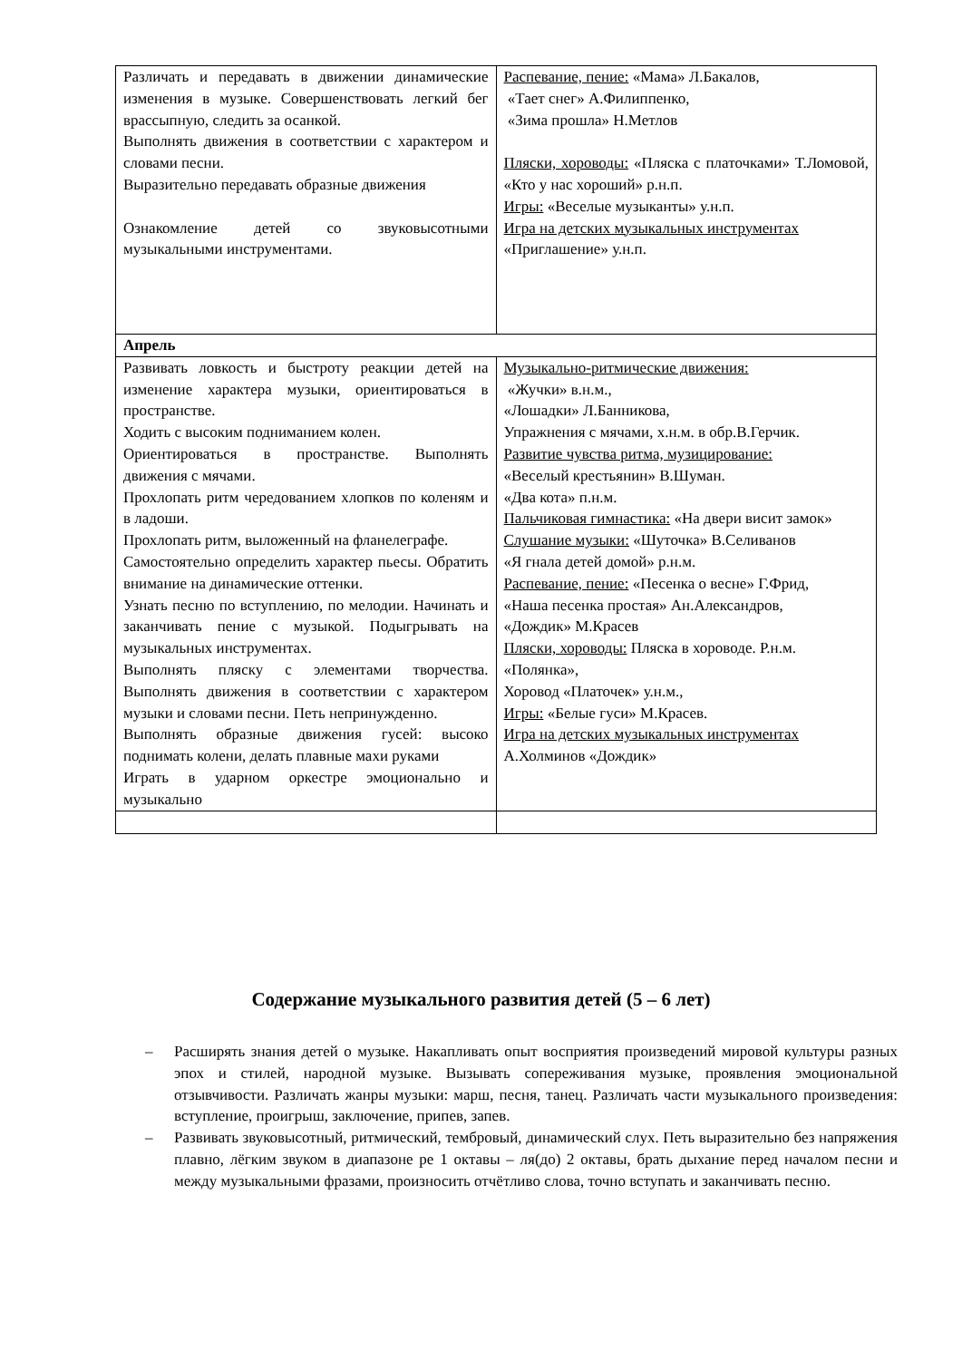| Различать и передавать в движении динамические изменения в музыке. Совершенствовать легкий бег врассыпную, следить за осанкой. Выполнять движения в соответствии с характером и словами песни. Выразительно передавать образные движения Ознакомление детей со звуковысотными музыкальными инструментами. | Распевание, пение: «Мама» Л.Бакалов, «Тает снег» А.Филиппенко, «Зима прошла» Н.Метлов Пляски, хороводы: «Пляска с платочками» Т.Ломовой, «Кто у нас хороший» р.н.п. Игры: «Веселые музыканты» у.н.п. Игра на детских музыкальных инструментах «Приглашение» у.н.п. |
| Апрель | |
| Развивать ловкость и быстроту реакции детей на изменение характера музыки, ориентироваться в пространстве. Ходить с высоким подниманием колен. Ориентироваться в пространстве. Выполнять движения с мячами. Прохлопать ритм чередованием хлопков по коленям и в ладоши. Прохлопать ритм, выложенный на фланелеграфе. Самостоятельно определить характер пьесы. Обратить внимание на динамические оттенки. Узнать песню по вступлению, по мелодии. Начинать и заканчивать пение с музыкой. Подыгрывать на музыкальных инструментах. Выполнять пляску с элементами творчества. Выполнять движения в соответствии с характером музыки и словами песни. Петь непринужденно. Выполнять образные движения гусей: высоко поднимать колени, делать плавные махи руками Играть в ударном оркестре эмоционально и музыкально | Музыкально-ритмические движения: «Жучки» в.н.м., «Лошадки» Л.Банникова, Упражнения с мячами, х.н.м. в обр.В.Герчик. Развитие чувства ритма, музицирование: «Веселый крестьянин» В.Шуман. «Два кота» п.н.м. Пальчиковая гимнастика: «На двери висит замок» Слушание музыки: «Шуточка» В.Селиванов «Я гнала детей домой» р.н.м. Распевание, пение: «Песенка о весне» Г.Фрид, «Наша песенка простая» Ан.Александров, «Дождик» М.Красев Пляски, хороводы: Пляска в хороводе. Р.н.м. «Полянка», Хоровод «Платочек» у.н.м., Игры: «Белые гуси» М.Красев. Игра на детских музыкальных инструментах А.Холминов «Дождик» |
Содержание музыкального развития детей (5 – 6 лет)
– Расширять знания детей о музыке. Накапливать опыт восприятия произведений мировой культуры разных эпох и стилей, народной музыке. Вызывать сопереживания музыке, проявления эмоциональной отзывчивости. Различать жанры музыки: марш, песня, танец. Различать части музыкального произведения: вступление, проигрыш, заключение, припев, запев.
– Развивать звуковысотный, ритмический, тембровый, динамический слух. Петь выразительно без напряжения плавно, лёгким звуком в диапазоне ре 1 октавы – ля(до) 2 октавы, брать дыхание перед началом песни и между музыкальными фразами, произносить отчётливо слова, точно вступать и заканчивать песню.